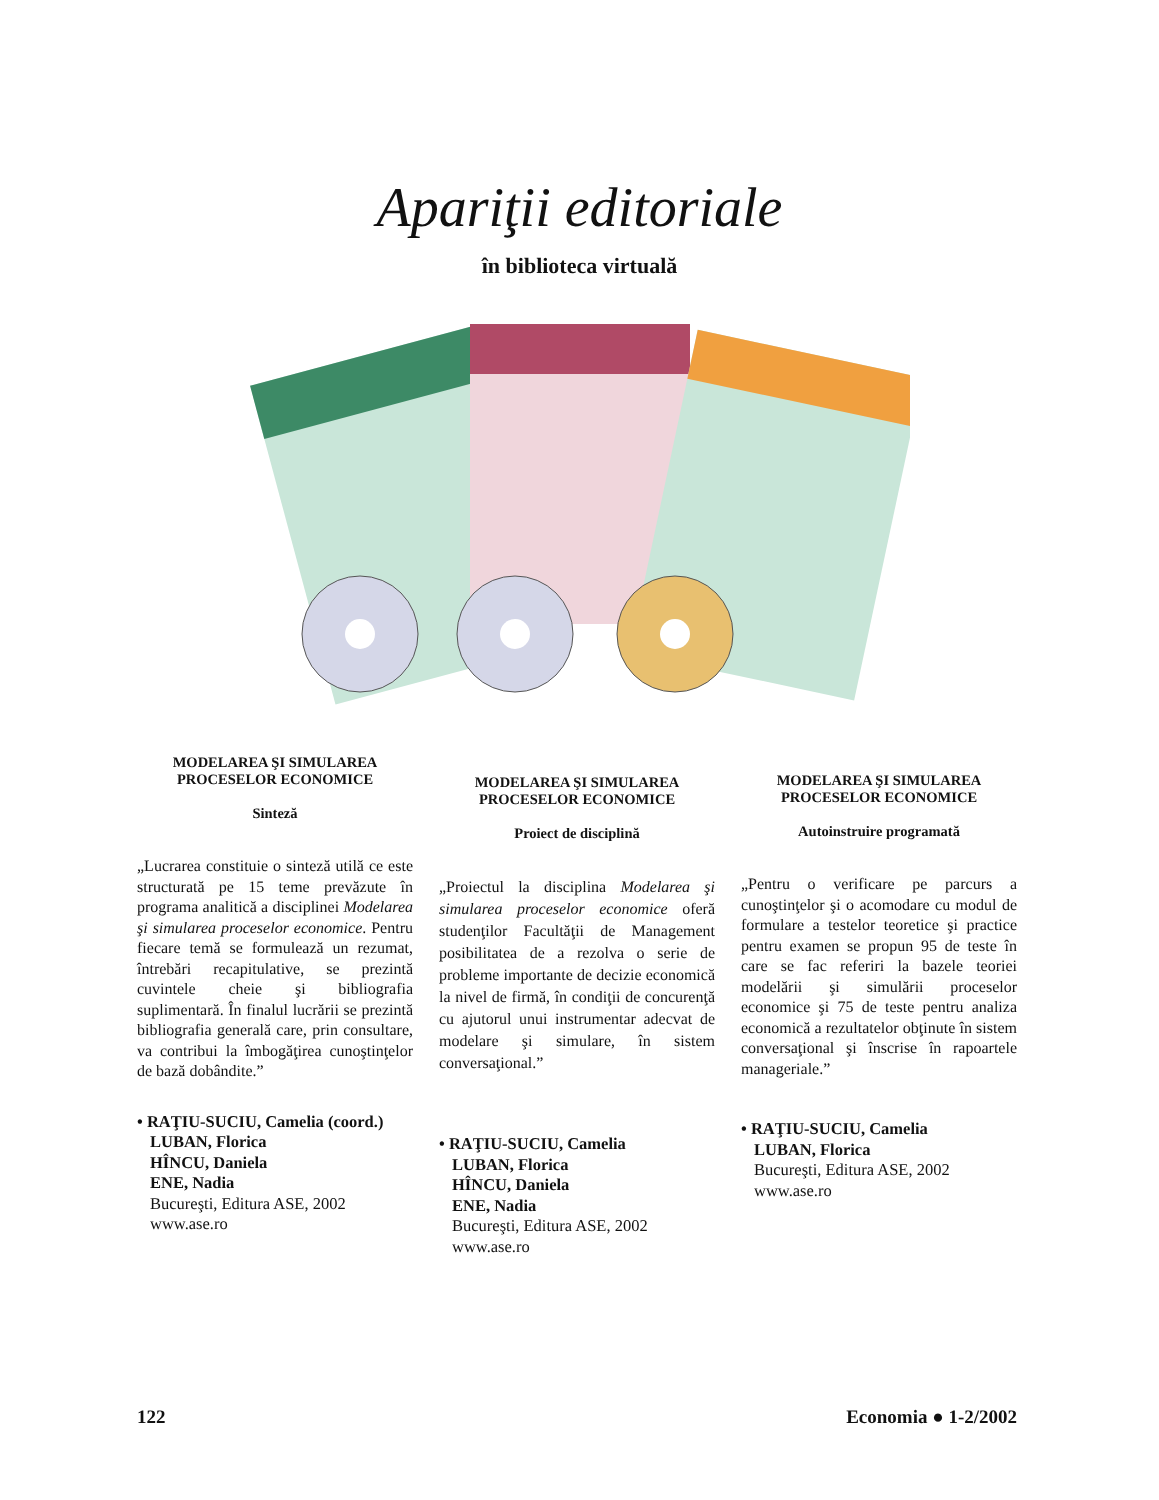Apariţii editoriale
în biblioteca virtuală
MODELAREA ŞI SIMULAREA
PROCESELOR ECONOMICE
Sinteză
„Lucrarea constituie o sinteză utilă ce este structurată pe 15 teme prevăzute în programa analitică a disciplinei Modelarea şi simularea proceselor economice. Pentru fiecare temă se formulează un rezumat, întrebări recapitulative, se prezintă cuvintele cheie şi bibliografia suplimentară. În finalul lucrării se prezintă bibliografia generală care, prin consultare, va contribui la îmbogăţirea cunoştinţelor de bază dobândite.”
• RAŢIU-SUCIU, Camelia (coord.)
LUBAN, Florica
HÎNCU, Daniela
ENE, Nadia
Bucureşti, Editura ASE, 2002
www.ase.ro
MODELAREA ŞI SIMULAREA
PROCESELOR ECONOMICE
Proiect de disciplină
„Proiectul la disciplina Modelarea şi simularea proceselor economice oferă studenţilor Facultăţii de Management posibilitatea de a rezolva o serie de probleme importante de decizie economică la nivel de firmă, în condiţii de concurenţă cu ajutorul unui instrumentar adecvat de modelare şi simulare, în sistem conversaţional.”
• RAŢIU-SUCIU, Camelia
LUBAN, Florica
HÎNCU, Daniela
ENE, Nadia
Bucureşti, Editura ASE, 2002
www.ase.ro
MODELAREA ŞI SIMULAREA
PROCESELOR ECONOMICE
Autoinstruire programată
„Pentru o verificare pe parcurs a cunoştinţelor şi o acomodare cu modul de formulare a testelor teoretice şi practice pentru examen se propun 95 de teste în care se fac referiri la bazele teoriei modelării şi simulării proceselor economice şi 75 de teste pentru analiza economică a rezultatelor obţinute în sistem conversaţional şi înscrise în rapoartele manageriale.”
• RAŢIU-SUCIU, Camelia
LUBAN, Florica
Bucureşti, Editura ASE, 2002
www.ase.ro
122 Economia ● 1-2/2002